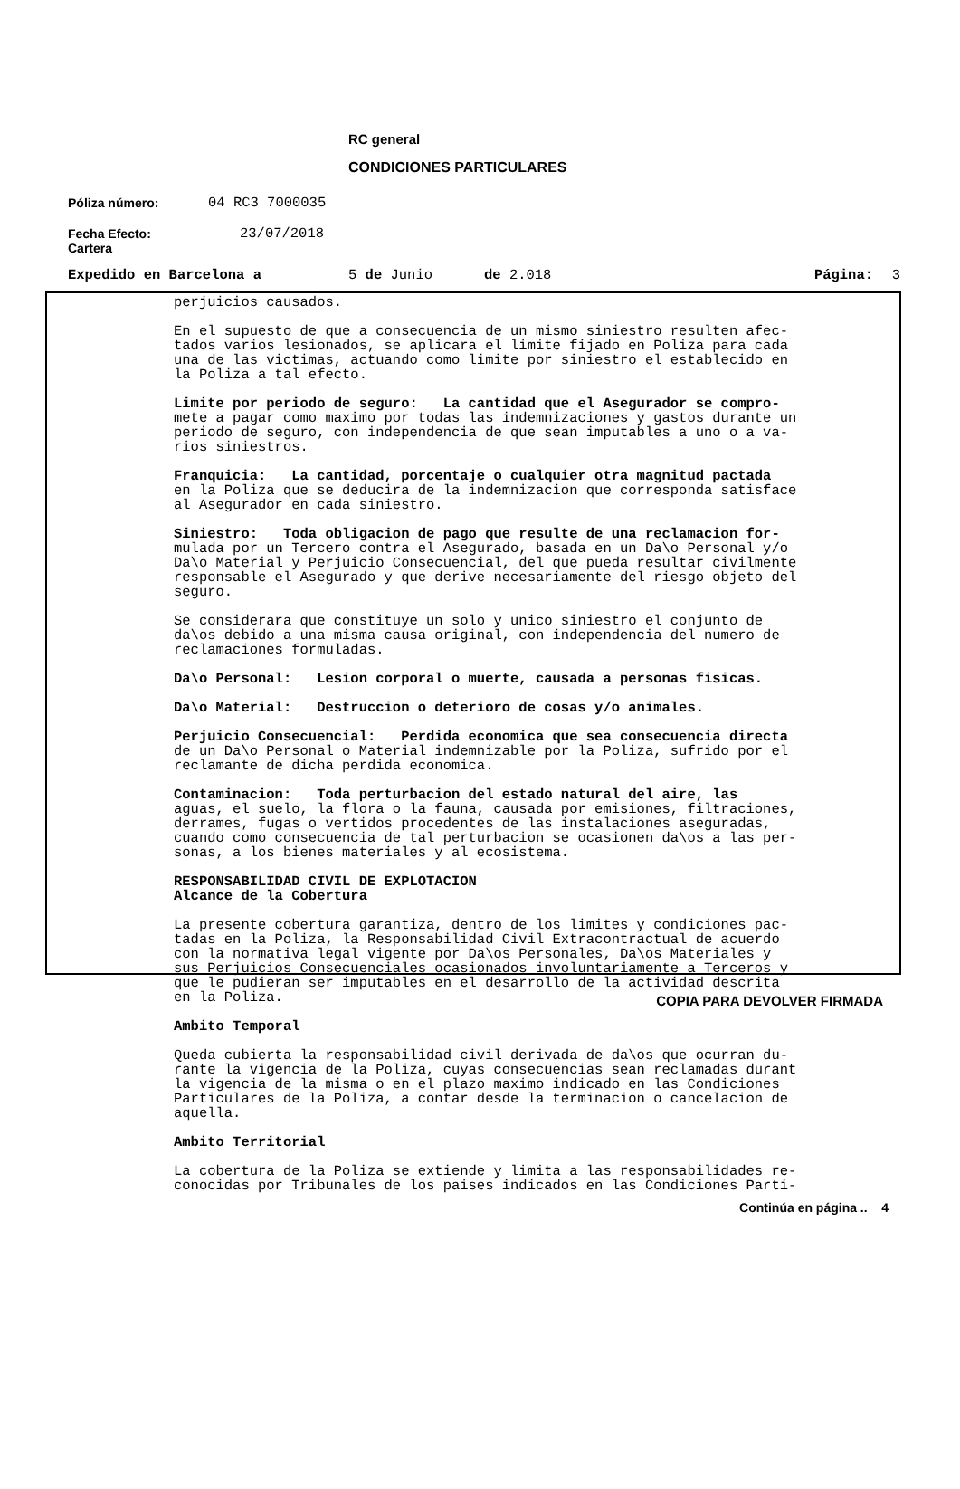RC general
CONDICIONES PARTICULARES
Póliza número: 04 RC3 7000035
Fecha Efecto:
Cartera 23/07/2018
Expedido en Barcelona a 5 de Junio de 2.018 Página: 3
perjuicios causados.
En el supuesto de que a consecuencia de un mismo siniestro resulten afec- tados varios lesionados, se aplicara el limite fijado en Poliza para cada una de las victimas, actuando como limite por siniestro el establecido en la Poliza a tal efecto.
Limite por periodo de seguro: La cantidad que el Asegurador se compro- mete a pagar como maximo por todas las indemnizaciones y gastos durante un periodo de seguro, con independencia de que sean imputables a uno o a va- rios siniestros.
Franquicia: La cantidad, porcentaje o cualquier otra magnitud pactada en la Poliza que se deducira de la indemnizacion que corresponda satisface al Asegurador en cada siniestro.
Siniestro: Toda obligacion de pago que resulte de una reclamacion for- mulada por un Tercero contra el Asegurado, basada en un Da\o Personal y/o Da\o Material y Perjuicio Consecuencial, del que pueda resultar civilmente responsable el Asegurado y que derive necesariamente del riesgo objeto del seguro.
Se considerara que constituye un solo y unico siniestro el conjunto de da\os debido a una misma causa original, con independencia del numero de reclamaciones formuladas.
Da\o Personal: Lesion corporal o muerte, causada a personas fisicas.
Da\o Material: Destruccion o deterioro de cosas y/o animales.
Perjuicio Consecuencial: Perdida economica que sea consecuencia directa de un Da\o Personal o Material indemnizable por la Poliza, sufrido por el reclamante de dicha perdida economica.
Contaminacion: Toda perturbacion del estado natural del aire, las aguas, el suelo, la flora o la fauna, causada por emisiones, filtraciones, derrames, fugas o vertidos procedentes de las instalaciones aseguradas, cuando como consecuencia de tal perturbacion se ocasionen da\os a las per- sonas, a los bienes materiales y al ecosistema.
RESPONSABILIDAD CIVIL DE EXPLOTACION Alcance de la Cobertura
La presente cobertura garantiza, dentro de los limites y condiciones pac- tadas en la Poliza, la Responsabilidad Civil Extracontractual de acuerdo con la normativa legal vigente por Da\os Personales, Da\os Materiales y sus Perjuicios Consecuenciales ocasionados involuntariamente a Terceros y que le pudieran ser imputables en el desarrollo de la actividad descrita en la Poliza.
Ambito Temporal
Queda cubierta la responsabilidad civil derivada de da\os que ocurran du- rante la vigencia de la Poliza, cuyas consecuencias sean reclamadas durant la vigencia de la misma o en el plazo maximo indicado en las Condiciones Particulares de la Poliza, a contar desde la terminacion o cancelacion de aquella.
Ambito Territorial
La cobertura de la Poliza se extiende y limita a las responsabilidades re- conocidas por Tribunales de los paises indicados en las Condiciones Parti-
Continúa en página .. 4
COPIA PARA DEVOLVER FIRMADA